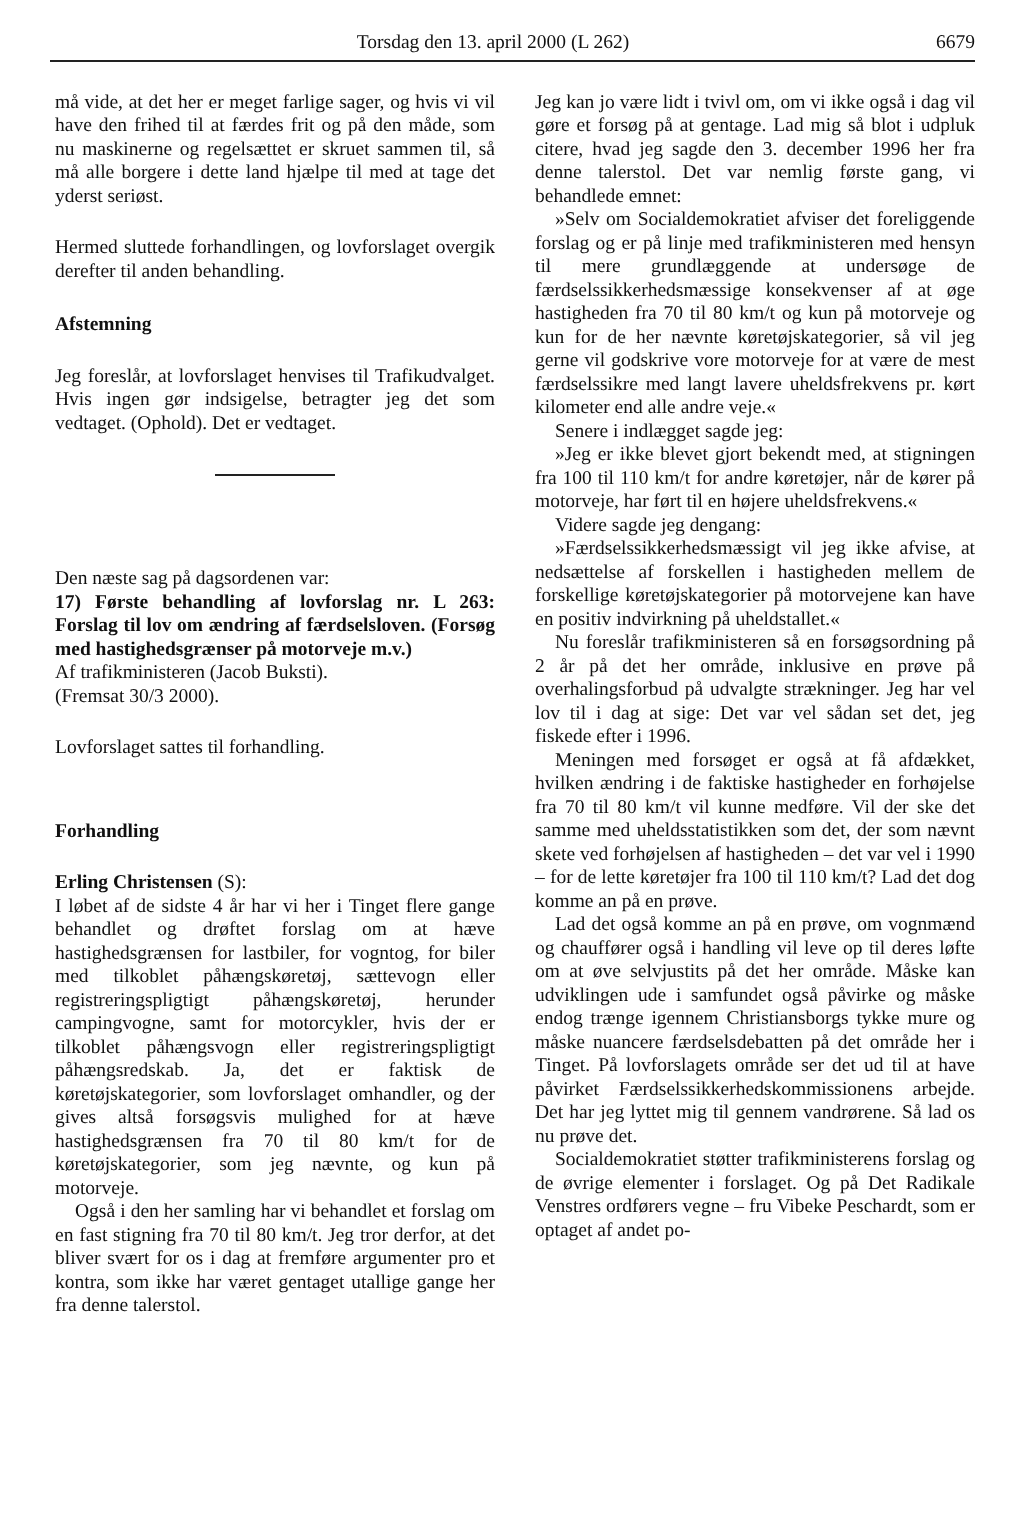Torsdag den 13. april 2000 (L 262) 6679
må vide, at det her er meget farlige sager, og hvis vi vil have den frihed til at færdes frit og på den måde, som nu maskinerne og regelsættet er skruet sammen til, så må alle borgere i dette land hjælpe til med at tage det yderst seriøst.
Hermed sluttede forhandlingen, og lovforslaget overgik derefter til anden behandling.
Afstemning
Jeg foreslår, at lovforslaget henvises til Trafikudvalget. Hvis ingen gør indsigelse, betragter jeg det som vedtaget. (Ophold). Det er vedtaget.
Den næste sag på dagsordenen var:
17) Første behandling af lovforslag nr. L 263: Forslag til lov om ændring af færdselsloven. (Forsøg med hastighedsgrænser på motorveje m.v.)
Af trafikministeren (Jacob Buksti).
(Fremsat 30/3 2000).
Lovforslaget sattes til forhandling.
Forhandling
Erling Christensen (S):
I løbet af de sidste 4 år har vi her i Tinget flere gange behandlet og drøftet forslag om at hæve hastighedsgrænsen for lastbiler, for vogntog, for biler med tilkoblet påhængskøretøj, sættevogn eller registreringspligtigt påhængskøretøj, herunder campingvogne, samt for motorcykler, hvis der er tilkoblet påhængsvogn eller registreringspligtigt påhængsredskab. Ja, det er faktisk de køretøjskategorier, som lovforslaget omhandler, og der gives altså forsøgsvis mulighed for at hæve hastighedsgrænsen fra 70 til 80 km/t for de køretøjskategorier, som jeg nævnte, og kun på motorveje.
Også i den her samling har vi behandlet et forslag om en fast stigning fra 70 til 80 km/t. Jeg tror derfor, at det bliver svært for os i dag at fremføre argumenter pro et kontra, som ikke har været gentaget utallige gange her fra denne talerstol.
Jeg kan jo være lidt i tvivl om, om vi ikke også i dag vil gøre et forsøg på at gentage. Lad mig så blot i udpluk citere, hvad jeg sagde den 3. december 1996 her fra denne talerstol. Det var nemlig første gang, vi behandlede emnet:
»Selv om Socialdemokratiet afviser det foreliggende forslag og er på linje med trafikministeren med hensyn til mere grundlæggende at undersøge de færdselssikkerhedsmæssige konsekvenser af at øge hastigheden fra 70 til 80 km/t og kun på motorveje og kun for de her nævnte køretøjskategorier, så vil jeg gerne vil godskrive vore motorveje for at være de mest færdselssikre med langt lavere uheldsfrekvens pr. kørt kilometer end alle andre veje.«
Senere i indlægget sagde jeg:
»Jeg er ikke blevet gjort bekendt med, at stigningen fra 100 til 110 km/t for andre køretøjer, når de kører på motorveje, har ført til en højere uheldsfrekvens.«
Videre sagde jeg dengang:
»Færdselssikkerhedsmæssigt vil jeg ikke afvise, at nedsættelse af forskellen i hastigheden mellem de forskellige køretøjskategorier på motorvejene kan have en positiv indvirkning på uheldstallet.«
Nu foreslår trafikministeren så en forsøgsordning på 2 år på det her område, inklusive en prøve på overhalingsforbud på udvalgte strækninger. Jeg har vel lov til i dag at sige: Det var vel sådan set det, jeg fiskede efter i 1996.
Meningen med forsøget er også at få afdækket, hvilken ændring i de faktiske hastigheder en forhøjelse fra 70 til 80 km/t vil kunne medføre. Vil der ske det samme med uheldsstatistikken som det, der som nævnt skete ved forhøjelsen af hastigheden – det var vel i 1990 – for de lette køretøjer fra 100 til 110 km/t? Lad det dog komme an på en prøve.
Lad det også komme an på en prøve, om vognmænd og chauffører også i handling vil leve op til deres løfte om at øve selvjustits på det her område. Måske kan udviklingen ude i samfundet også påvirke og måske endog trænge igennem Christiansborgs tykke mure og måske nuancere færdselsdebatten på det område her i Tinget. På lovforslagets område ser det ud til at have påvirket Færdselssikkerhedskommissionens arbejde. Det har jeg lyttet mig til gennem vandrørene. Så lad os nu prøve det.
Socialdemokratiet støtter trafikministerens forslag og de øvrige elementer i forslaget. Og på Det Radikale Venstres ordførers vegne – fru Vibeke Peschardt, som er optaget af andet po-